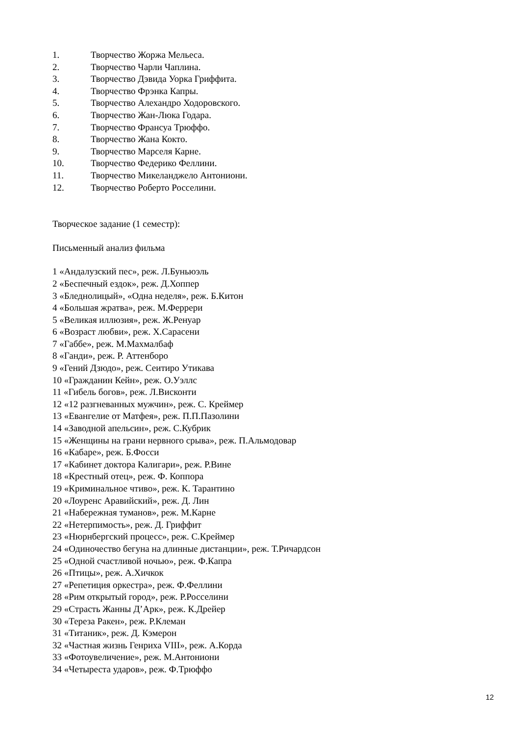1. Творчество Жоржа Мельеса.
2. Творчество Чарли Чаплина.
3. Творчество Дэвида Уорка Гриффита.
4. Творчество Фрэнка Капры.
5. Творчество Алехандро Ходоровского.
6. Творчество Жан-Люка Годара.
7. Творчество Франсуа Трюффо.
8. Творчество Жана Кокто.
9. Творчество Марселя Карне.
10. Творчество Федерико Феллини.
11. Творчество Микеланджело Антониони.
12. Творчество Роберто Росселини.
Творческое задание (1 семестр):
Письменный анализ фильма
1 «Андалузский пес», реж. Л.Буньюэль
2 «Беспечный ездок», реж. Д.Хоппер
3 «Бледнолицый», «Одна неделя», реж. Б.Китон
4 «Большая жратва», реж. М.Феррери
5 «Великая иллюзия», реж. Ж.Ренуар
6 «Возраст любви», реж. Х.Сарасени
7 «Габбе», реж. М.Махмалбаф
8 «Ганди», реж. Р. Аттенборо
9 «Гений Дзюдо», реж. Сеитиро Утикава
10 «Гражданин Кейн», реж. О.Уэллс
11 «Гибель богов», реж. Л.Висконти
12 «12 разгневанных мужчин», реж. С. Креймер
13 «Евангелие от Матфея», реж. П.П.Пазолини
14 «Заводной апельсин», реж. С.Кубрик
15 «Женщины на грани нервного срыва», реж. П.Альмодовар
16 «Кабаре», реж. Б.Фосси
17 «Кабинет доктора Калигари», реж. Р.Вине
18 «Крестный отец», реж. Ф. Коппора
19 «Криминальное чтиво», реж. К. Тарантино
20 «Лоуренс Аравийский», реж. Д. Лин
21 «Набережная туманов», реж. М.Карне
22 «Нетерпимость», реж. Д. Гриффит
23 «Нюрнбергский процесс», реж. С.Креймер
24 «Одиночество бегуна на длинные дистанции», реж. Т.Ричардсон
25 «Одной счастливой ночью», реж. Ф.Капра
26 «Птицы», реж. А.Хичкок
27 «Репетиция оркестра», реж. Ф.Феллини
28 «Рим открытый город», реж. Р.Росселини
29 «Страсть Жанны Д’Арк», реж. К.Дрейер
30 «Тереза Ракен», реж. Р.Клеман
31 «Титаник», реж. Д. Кэмерон
32 «Частная жизнь Генриха VIII», реж. А.Корда
33 «Фотоувеличение», реж. М.Антониони
34 «Четыреста ударов», реж. Ф.Трюффо
12